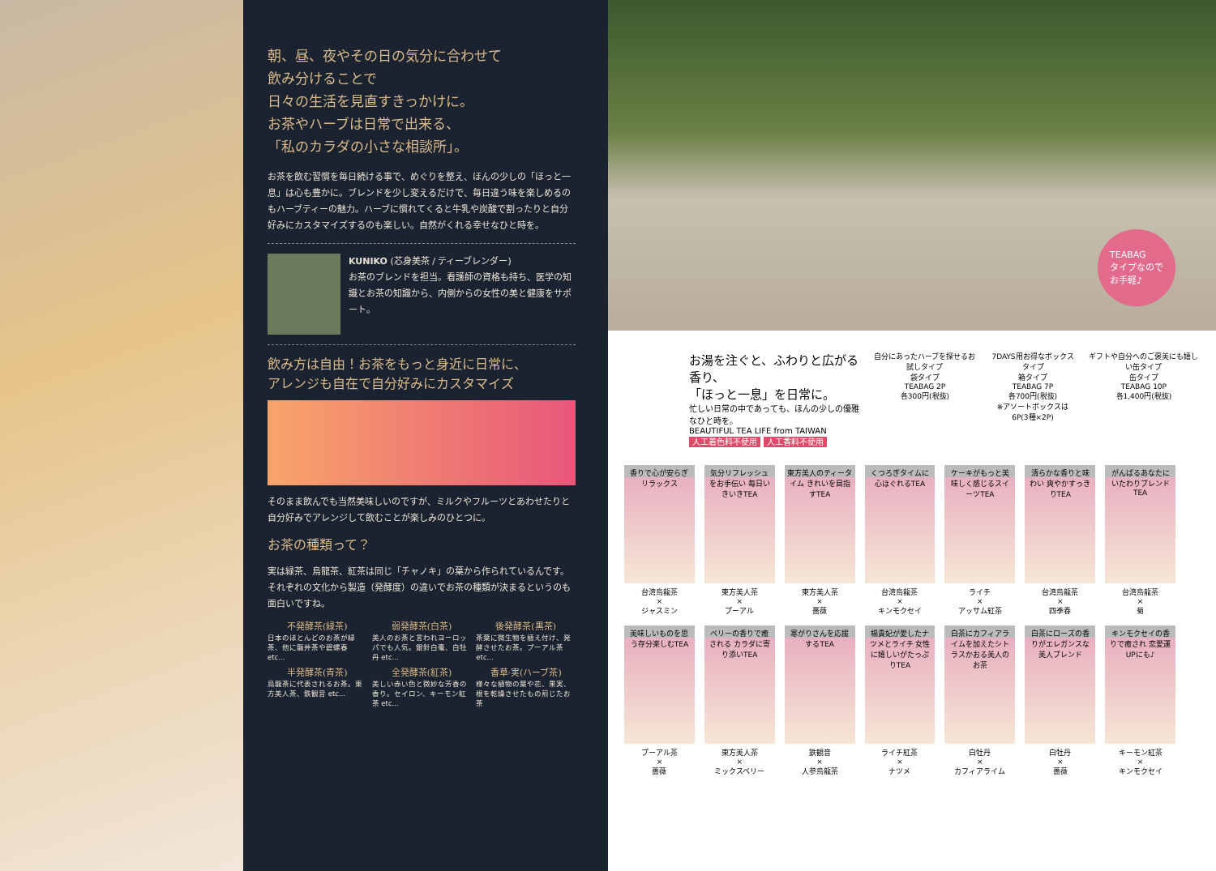朝、昼、夜やその日の気分に合わせて
飲み分けることで
日々の生活を見直すきっかけに。
お茶やハーブは日常で出来る、
「私のカラダの小さな相談所」。
お茶を飲む習慣を毎日続ける事で、めぐりを整え、ほんの少しの「ほっと一息」は心も豊かに。ブレンドを少し変えるだけで、毎日違う味を楽しめるのもハーブティーの魅力。ハーブに慣れてくると牛乳や炭酸で割ったりと自分好みにカスタマイズするのも楽しい。自然がくれる幸せなひと時を。
KUNIKO (芯身美茶 / ティーブレンダー)
お茶のブレンドを担当。看護師の資格も持ち、医学の知識とお茶の知識から、内側からの女性の美と健康をサポート。
飲み方は自由！お茶をもっと身近に日常に、
アレンジも自在で自分好みにカスタマイズ
そのまま飲んでも当然美味しいのですが、ミルクやフルーツとあわせたりと自分好みでアレンジして飲むことが楽しみのひとつに。
お茶の種類って？
実は緑茶、烏龍茶、紅茶は同じ「チャノキ」の葉から作られているんです。それぞれの文化から製造（発酵度）の違いでお茶の種類が決まるというのも面白いですね。
不発酵茶(緑茶)
日本のほとんどのお茶が緑茶、他に龍井茶や碧螺春 etc...
弱発酵茶(白茶)
美人のお茶と言われヨーロッパでも人気。銀針白毫、白牡丹 etc...
後発酵茶(黒茶)
茶葉に微生物を植え付け、発酵させたお茶。プーアル茶 etc...
半発酵茶(青茶)
烏龍茶に代表されるお茶。東方美人茶、鉄観音 etc...
全発酵茶(紅茶)
美しい赤い色と微妙な芳香の香り。セイロン、キーモン紅茶 etc...
香草·実(ハーブ茶)
様々な植物の葉や花、果実、根を乾燥させたもの煎じたお茶
TEABAG
タイプなので
お手軽♪
お湯を注ぐと、ふわりと広がる香り、
「ほっと一息」を日常に。
忙しい日常の中であっても、ほんの少しの優雅なひと時を。
BEAUTIFUL TEA LIFE from TAIWAN
人工着色料不使用 人工香料不使用
自分にあったハーブを探せるお試しタイプ
袋タイプ
TEABAG 2P
各300円(税抜)
7DAYS用お得なボックスタイプ
箱タイプ
TEABAG 7P
各700円(税抜)
※アソートボックスは6P(3種×2P)
ギフトや自分へのご褒美にも嬉しい缶タイプ
缶タイプ
TEABAG 10P
各1,400円(税抜)
香りで心が安らぎリラックス
台湾烏龍茶
×
ジャスミン
気分リフレッシュをお手伝い 毎日いきいきTEA
東方美人茶
×
プーアル
東方美人のティータイム きれいを目指すTEA
東方美人茶
×
薔薇
くつろぎタイムに心ほぐれるTEA
台湾烏龍茶
×
キンモクセイ
ケーキがもっと美味しく感じるスイーツTEA
ライチ
×
アッサム紅茶
清らかな香りと味わい 爽やかすっきりTEA
台湾烏龍茶
×
四季春
がんばるあなたにいたわりブレンドTEA
台湾烏龍茶
×
菊
美味しいものを思う存分楽しむTEA
プーアル茶
×
薔薇
ベリーの香りで癒される カラダに寄り添いTEA
東方美人茶
×
ミックスベリー
寒がりさんを応援するTEA
鉄観音
×
人参烏龍茶
楊貴妃が愛したナツメとライチ 女性に嬉しいがたっぷりTEA
ライチ紅茶
×
ナツメ
白茶にカフィアライムを加えたシトラスかおる美人のお茶
白牡丹
×
カフィアライム
白茶にローズの香りがエレガンスな美人ブレンド
白牡丹
×
薔薇
キンモクセイの香りで癒され 恋愛運UPにも♪
キーモン紅茶
×
キンモクセイ